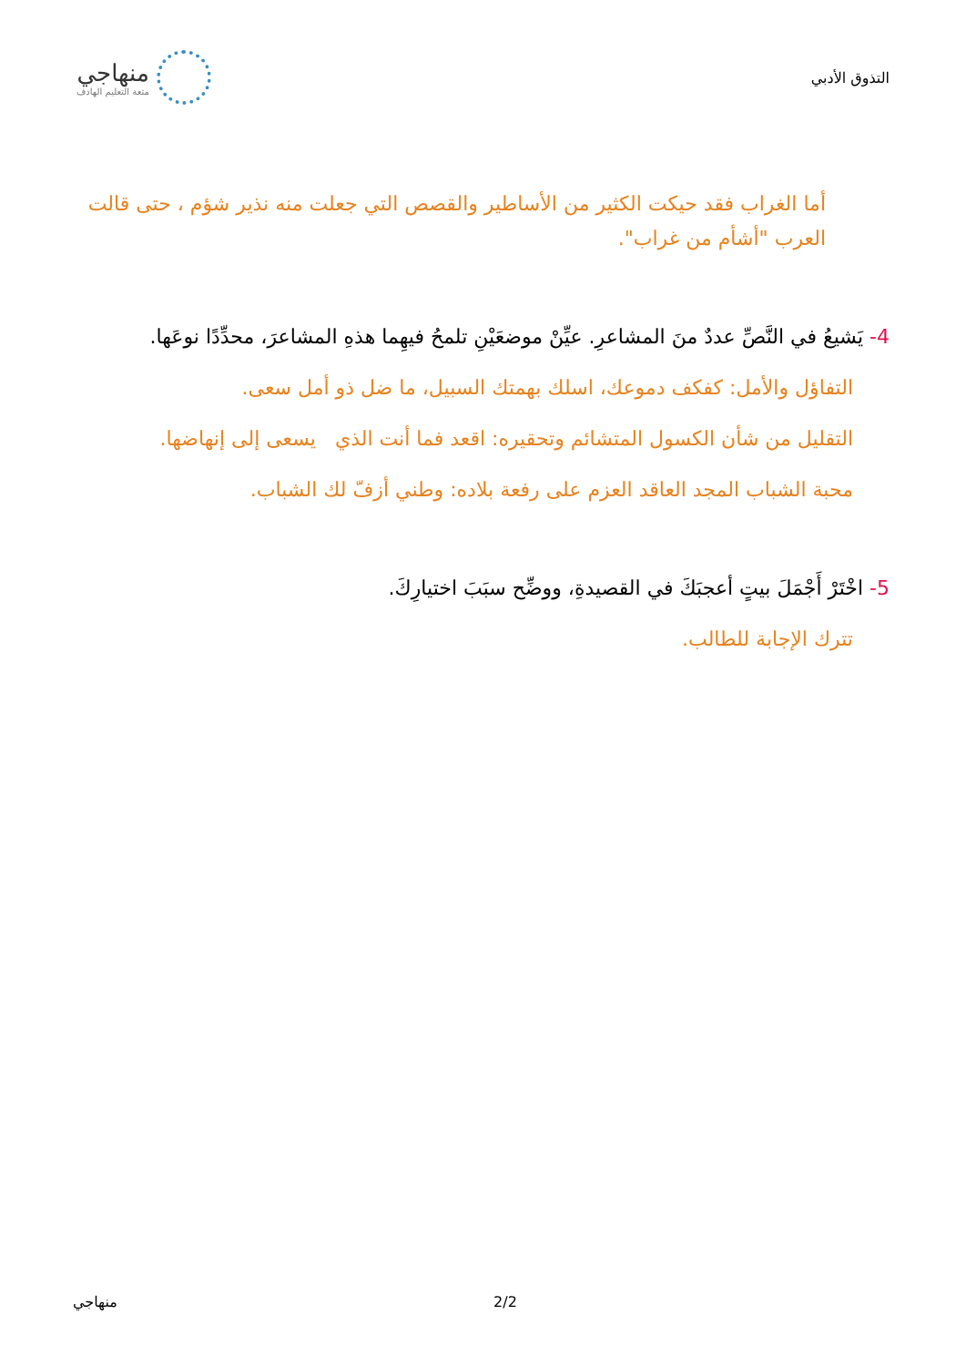التذوق الأدبي
منهاجي
متعة التعليم الهادف
أما الغراب فقد حيكت الكثير من الأساطير والقصص التي جعلت منه نذير شؤم ، حتى قالت العرب "أشأم من غراب".
4- يَشيعُ في النَّصِّ عددٌ منَ المشاعرِ. عيِّنْ موضعَيْنِ تلمحُ فيهِما هذهِ المشاعرَ، محدِّدًا نوعَها.
التفاؤل والأمل: كفكف دموعك، اسلك بهمتك السبيل، ما ضل ذو أمل سعى.
التقليل من شأن الكسول المتشائم وتحقيره: اقعد فما أنت الذي يسعى إلى إنهاضها.
محبة الشباب المجد العاقد العزم على رفعة بلاده: وطني أزفّ لك الشباب.
5- اخْتَرْ أَجْمَلَ بيتٍ أعجبَكَ في القصيدةِ، ووضِّح سبَبَ اختيارِكَ.
تترك الإجابة للطالب.
منهاجي 2/2